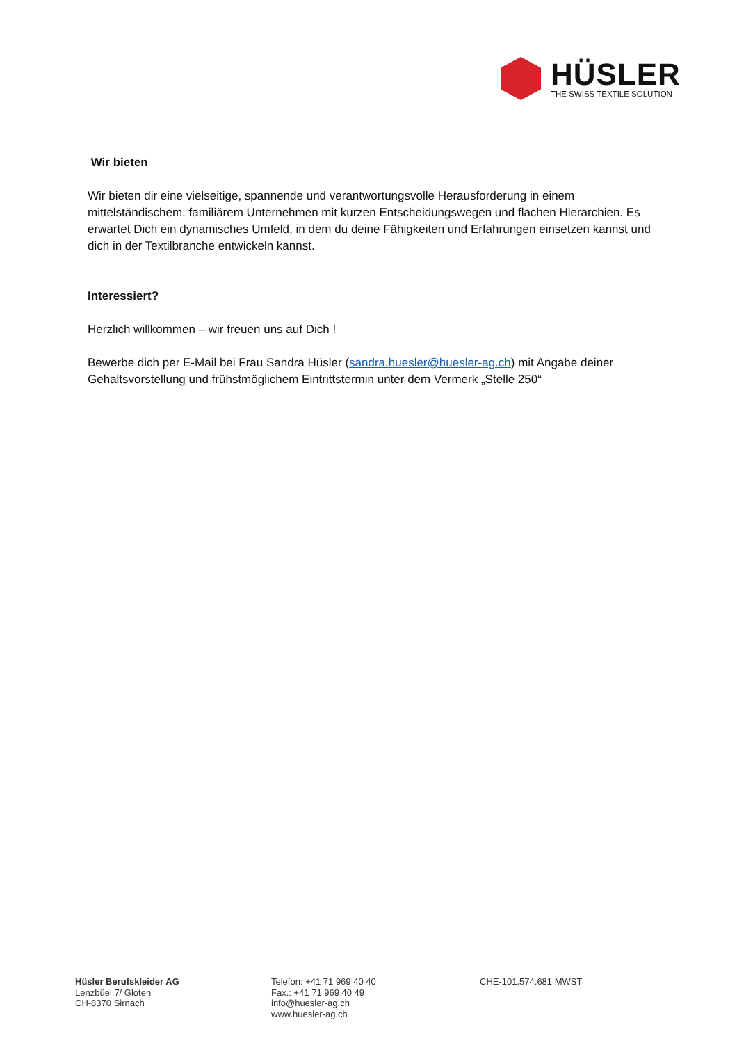HÜSLER
THE SWISS TEXTILE SOLUTION
Wir bieten
Wir bieten dir eine vielseitige, spannende und verantwortungsvolle Herausforderung in einem mittelständischem, familiärem Unternehmen mit kurzen Entscheidungswegen und flachen Hierarchien. Es erwartet Dich ein dynamisches Umfeld, in dem du deine Fähigkeiten und Erfahrungen einsetzen kannst und dich in der Textilbranche entwickeln kannst.
Interessiert?
Herzlich willkommen – wir freuen uns auf Dich !
Bewerbe dich per E-Mail bei Frau Sandra Hüsler (sandra.huesler@huesler-ag.ch) mit Angabe deiner Gehaltsvorstellung und frühstmöglichem Eintrittstermin unter dem Vermerk „Stelle 250“
Hüsler Berufskleider AG
Lenzbüel 7/ Gloten
CH-8370 Sirnach
Telefon: +41 71 969 40 40
Fax.: +41 71 969 40 49
info@huesler-ag.ch
www.huesler-ag.ch
CHE-101.574.681 MWST